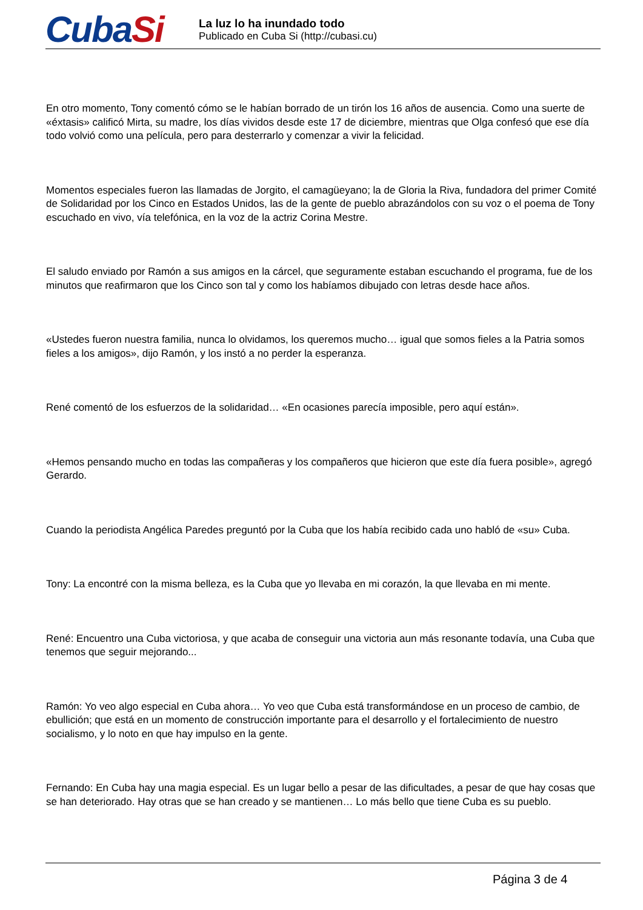CubaSi
La luz lo ha inundado todo
Publicado en Cuba Si (http://cubasi.cu)
En otro momento, Tony comentó cómo se le habían borrado de un tirón los 16 años de ausencia. Como una suerte de «éxtasis» calificó Mirta, su madre, los días vividos desde este 17 de diciembre, mientras que Olga confesó que ese día todo volvió como una película, pero para desterrarlo y comenzar a vivir la felicidad.
Momentos especiales fueron las llamadas de Jorgito, el camagüeyano; la de Gloria la Riva, fundadora del primer Comité de Solidaridad por los Cinco en Estados Unidos, las de la gente de pueblo abrazándolos con su voz o el poema de Tony escuchado en vivo, vía telefónica, en la voz de la actriz Corina Mestre.
El saludo enviado por Ramón a sus amigos en la cárcel, que seguramente estaban escuchando el programa, fue de los minutos que reafirmaron que los Cinco son tal y como los habíamos dibujado con letras desde hace años.
«Ustedes fueron nuestra familia, nunca lo olvidamos, los queremos mucho… igual que somos fieles a la Patria somos fieles a los amigos», dijo Ramón, y los instó a no perder la esperanza.
René comentó de los esfuerzos de la solidaridad… «En ocasiones parecía imposible, pero aquí están».
«Hemos pensando mucho en todas las compañeras y los compañeros que hicieron que este día fuera posible», agregó Gerardo.
Cuando la periodista Angélica Paredes preguntó por la Cuba que los había recibido cada uno habló de «su» Cuba.
Tony: La encontré con la misma belleza, es la Cuba que yo llevaba en mi corazón, la que llevaba en mi mente.
René: Encuentro una Cuba victoriosa, y que acaba de conseguir una victoria aun más resonante todavía, una Cuba que tenemos que seguir mejorando...
Ramón: Yo veo algo especial en Cuba ahora… Yo veo que Cuba está transformándose en un proceso de cambio, de ebullición; que está en un momento de construcción importante para el desarrollo y el fortalecimiento de nuestro socialismo, y lo noto en que hay impulso en la gente.
Fernando: En Cuba hay una magia especial. Es un lugar bello a pesar de las dificultades, a pesar de que hay cosas que se han deteriorado. Hay otras que se han creado y se mantienen… Lo más bello que tiene Cuba es su pueblo.
Página 3 de 4